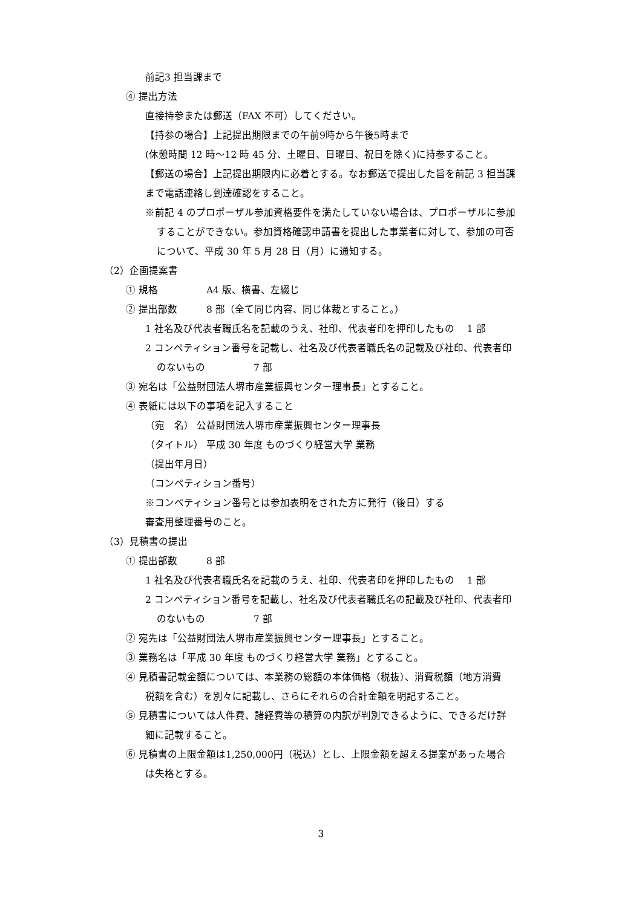前記3 担当課まで
④ 提出方法
直接持参または郵送（FAX 不可）してください。
【持参の場合】上記提出期限までの午前9時から午後5時まで
(休憩時間 12 時～12 時 45 分、土曜日、日曜日、祝日を除く)に持参すること。
【郵送の場合】上記提出期限内に必着とする。なお郵送で提出した旨を前記 3 担当課
まで電話連絡し到達確認をすること。
※前記 4 のプロポーザル参加資格要件を満たしていない場合は、プロポーザルに参加
することができない。参加資格確認申請書を提出した事業者に対して、参加の可否
について、平成 30 年 5 月 28 日（月）に通知する。
（2）企画提案書
① 規格　　　　　A4 版、横書、左綴じ
② 提出部数　　　8 部（全て同じ内容、同じ体裁とすること。）
1 社名及び代表者職氏名を記載のうえ、社印、代表者印を押印したもの　 1 部
2 コンペティション番号を記載し、社名及び代表者職氏名の記載及び社印、代表者印
のないもの　　　　　7 部
③ 宛名は「公益財団法人堺市産業振興センター理事長」とすること。
④ 表紙には以下の事項を記入すること
（宛　名） 公益財団法人堺市産業振興センター理事長
（タイトル） 平成 30 年度 ものづくり経営大学 業務
（提出年月日）
（コンペティション番号）
※コンペティション番号とは参加表明をされた方に発行（後日）する
審査用整理番号のこと。
（3）見積書の提出
① 提出部数　　　8 部
1 社名及び代表者職氏名を記載のうえ、社印、代表者印を押印したもの　 1 部
2 コンペティション番号を記載し、社名及び代表者職氏名の記載及び社印、代表者印
のないもの　　　　　7 部
② 宛先は「公益財団法人堺市産業振興センター理事長」とすること。
③ 業務名は「平成 30 年度 ものづくり経営大学 業務」とすること。
④ 見積書記載金額については、本業務の総額の本体価格（税抜）、消費税額（地方消費
税額を含む）を別々に記載し、さらにそれらの合計金額を明記すること。
⑤ 見積書については人件費、諸経費等の積算の内訳が判別できるように、できるだけ詳
細に記載すること。
⑥ 見積書の上限金額は1,250,000円（税込）とし、上限金額を超える提案があった場合
は失格とする。
3